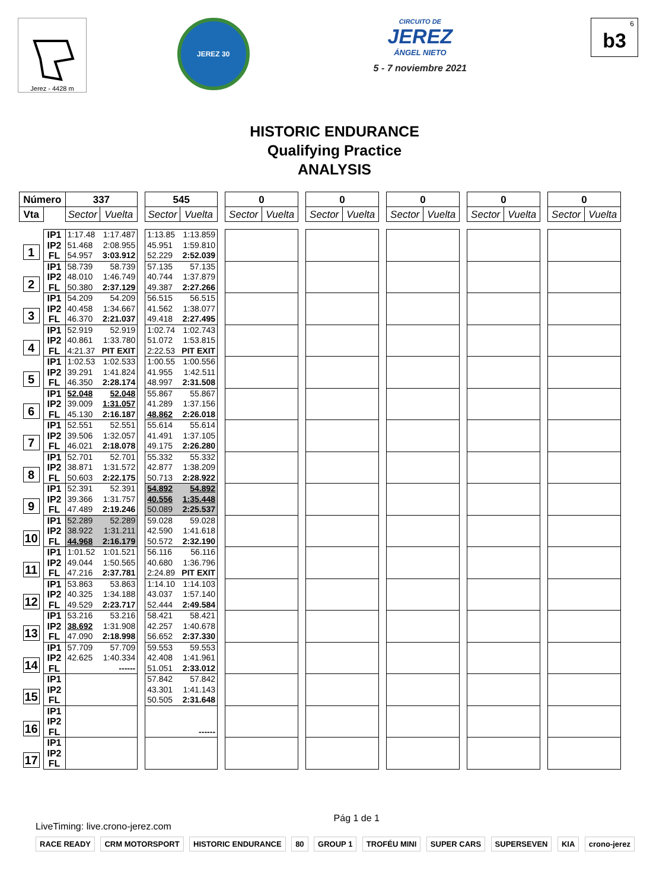Jerez - 4428 m
JEREZ 30
CIRCUITO DE
JEREZ
ÁNGEL NIETO
5 - 7 noviembre 2021
<sup>6</sup> b3
HISTORIC ENDURANCE
Qualifying Practice
ANALYSIS
| Número | | 337 | | | 545 | | | 0 | | | 0 | | | 0 | | | 0 | | | 0 | |
| --- | --- | --- | --- | --- | --- | --- | --- | --- | --- | --- | --- | --- | --- | --- | --- | --- | --- | --- | --- | --- | --- |
| Vta | | Sector | Vuelta | | Sector | Vuelta | | Sector | Vuelta | | Sector | Vuelta | | Sector | Vuelta | | Sector | Vuelta | | Sector | Vuelta |
| 1 | IP1 | 1:17.48 | 1:17.487 | | 1:13.85 | 1:13.859 | | | | | | | | | | | | | | | |
| | IP2 | 51.468 | 2:08.955 | | 45.951 | 1:59.810 | | | | | | | | | | | | | | | |
| | FL | 54.957 | 3:03.912 | | 52.229 | 2:52.039 | | | | | | | | | | | | | | | |
| 2 | IP1 | 58.739 | 58.739 | | 57.135 | 57.135 | | | | | | | | | | | | | | | |
| | IP2 | 48.010 | 1:46.749 | | 40.744 | 1:37.879 | | | | | | | | | | | | | | | |
| | FL | 50.380 | 2:37.129 | | 49.387 | 2:27.266 | | | | | | | | | | | | | | | |
| 3 | IP1 | 54.209 | 54.209 | | 56.515 | 56.515 | | | | | | | | | | | | | | | |
| | IP2 | 40.458 | 1:34.667 | | 41.562 | 1:38.077 | | | | | | | | | | | | | | | |
| | FL | 46.370 | 2:21.037 | | 49.418 | 2:27.495 | | | | | | | | | | | | | | | |
| 4 | IP1 | 52.919 | 52.919 | | 1:02.74 | 1:02.743 | | | | | | | | | | | | | | | |
| | IP2 | 40.861 | 1:33.780 | | 51.072 | 1:53.815 | | | | | | | | | | | | | | | |
| | FL | 4:21.37 | PIT EXIT | | 2:22.53 | PIT EXIT | | | | | | | | | | | | | | | |
| 5 | IP1 | 1:02.53 | 1:02.533 | | 1:00.55 | 1:00.556 | | | | | | | | | | | | | | | |
| | IP2 | 39.291 | 1:41.824 | | 41.955 | 1:42.511 | | | | | | | | | | | | | | | |
| | FL | 46.350 | 2:28.174 | | 48.997 | 2:31.508 | | | | | | | | | | | | | | | |
| 6 | IP1 | 52.048 | 52.048 | | 55.867 | 55.867 | | | | | | | | | | | | | | | |
| | IP2 | 39.009 | 1:31.057 | | 41.289 | 1:37.156 | | | | | | | | | | | | | | | |
| | FL | 45.130 | 2:16.187 | | 48.862 | 2:26.018 | | | | | | | | | | | | | | | |
| 7 | IP1 | 52.551 | 52.551 | | 55.614 | 55.614 | | | | | | | | | | | | | | | |
| | IP2 | 39.506 | 1:32.057 | | 41.491 | 1:37.105 | | | | | | | | | | | | | | | |
| | FL | 46.021 | 2:18.078 | | 49.175 | 2:26.280 | | | | | | | | | | | | | | | |
| 8 | IP1 | 52.701 | 52.701 | | 55.332 | 55.332 | | | | | | | | | | | | | | | |
| | IP2 | 38.871 | 1:31.572 | | 42.877 | 1:38.209 | | | | | | | | | | | | | | | |
| | FL | 50.603 | 2:22.175 | | 50.713 | 2:28.922 | | | | | | | | | | | | | | | |
| 9 | IP1 | 52.391 | 52.391 | | 54.892 | 54.892 | | | | | | | | | | | | | | | |
| | IP2 | 39.366 | 1:31.757 | | 40.556 | 1:35.448 | | | | | | | | | | | | | | | |
| | FL | 47.489 | 2:19.246 | | 50.089 | 2:25.537 | | | | | | | | | | | | | | | |
| 10 | IP1 | 52.289 | 52.289 | | 59.028 | 59.028 | | | | | | | | | | | | | | | |
| | IP2 | 38.922 | 1:31.211 | | 42.590 | 1:41.618 | | | | | | | | | | | | | | | |
| | FL | 44.968 | 2:16.179 | | 50.572 | 2:32.190 | | | | | | | | | | | | | | | |
| 11 | IP1 | 1:01.52 | 1:01.521 | | 56.116 | 56.116 | | | | | | | | | | | | | | | |
| | IP2 | 49.044 | 1:50.565 | | 40.680 | 1:36.796 | | | | | | | | | | | | | | | |
| | FL | 47.216 | 2:37.781 | | 2:24.89 | PIT EXIT | | | | | | | | | | | | | | | |
| 12 | IP1 | 53.863 | 53.863 | | 1:14.10 | 1:14.103 | | | | | | | | | | | | | | | |
| | IP2 | 40.325 | 1:34.188 | | 43.037 | 1:57.140 | | | | | | | | | | | | | | | |
| | FL | 49.529 | 2:23.717 | | 52.444 | 2:49.584 | | | | | | | | | | | | | | | |
| 13 | IP1 | 53.216 | 53.216 | | 58.421 | 58.421 | | | | | | | | | | | | | | | |
| | IP2 | 38.692 | 1:31.908 | | 42.257 | 1:40.678 | | | | | | | | | | | | | | | |
| | FL | 47.090 | 2:18.998 | | 56.652 | 2:37.330 | | | | | | | | | | | | | | | |
| 14 | IP1 | 57.709 | 57.709 | | 59.553 | 59.553 | | | | | | | | | | | | | | | |
| | IP2 | 42.625 | 1:40.334 | | 42.408 | 1:41.961 | | | | | | | | | | | | | | | |
| | FL | | ------ | | 51.051 | 2:33.012 | | | | | | | | | | | | | | | |
| 15 | IP1 | | | | 57.842 | 57.842 | | | | | | | | | | | | | | | |
| | IP2 | | | | 43.301 | 1:41.143 | | | | | | | | | | | | | | | |
| | FL | | | | 50.505 | 2:31.648 | | | | | | | | | | | | | | | |
| 16 | IP1 | | | | | | | | | | | | | | | | | | | | |
| | IP2 | | | | | | | | | | | | | | | | | | | | |
| | FL | | | | | ------ | | | | | | | | | | | | | | | |
| 17 | IP1 | | | | | | | | | | | | | | | | | | | | |
| | IP2 | | | | | | | | | | | | | | | | | | | | |
| | FL | | | | | | | | | | | | | | | | | | | | |
LiveTiming: live.crono-jerez.com Pág 1 de 1
RACE READY CRM MOTORSPORT HISTORIC ENDURANCE 80 GROUP 1 TROFÉU MINI SUPER CARS SUPERSEVEN KIA crono-jerez